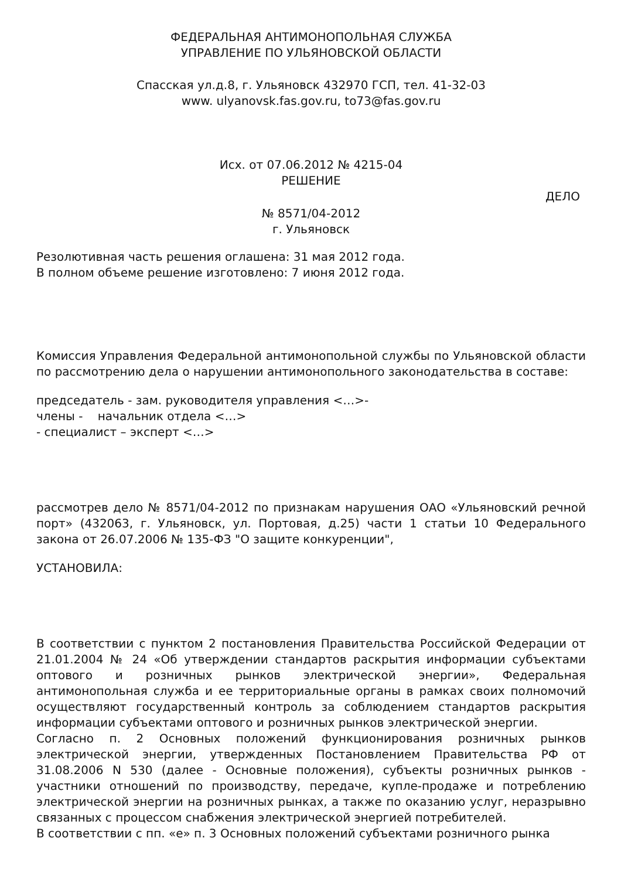ФЕДЕРАЛЬНАЯ АНТИМОНОПОЛЬНАЯ СЛУЖБА
УПРАВЛЕНИЕ ПО УЛЬЯНОВСКОЙ ОБЛАСТИ
Спасская ул.д.8, г. Ульяновск 432970 ГСП, тел. 41-32-03
www. ulyanovsk.fas.gov.ru, to73@fas.gov.ru
Исх. от 07.06.2012 № 4215-04
РЕШЕНИЕ
ДЕЛО
№ 8571/04-2012
г. Ульяновск
Резолютивная часть решения оглашена: 31 мая 2012 года.
В полном объеме решение изготовлено: 7 июня 2012 года.
Комиссия Управления Федеральной антимонопольной службы по Ульяновской области по рассмотрению дела о нарушении антимонопольного законодательства в составе:
председатель - зам. руководителя управления <…>-
члены - начальник отдела <…>
- специалист – эксперт <…>
рассмотрев дело № 8571/04-2012 по признакам нарушения ОАО «Ульяновский речной порт» (432063, г. Ульяновск, ул. Портовая, д.25) части 1 статьи 10 Федерального закона от 26.07.2006 № 135-ФЗ "О защите конкуренции",
УСТАНОВИЛА:
В соответствии с пунктом 2 постановления Правительства Российской Федерации от 21.01.2004 № 24 «Об утверждении стандартов раскрытия информации субъектами оптового и розничных рынков электрической энергии», Федеральная антимонопольная служба и ее территориальные органы в рамках своих полномочий осуществляют государственный контроль за соблюдением стандартов раскрытия информации субъектами оптового и розничных рынков электрической энергии.
Согласно п. 2 Основных положений функционирования розничных рынков электрической энергии, утвержденных Постановлением Правительства РФ от 31.08.2006 N 530 (далее - Основные положения), субъекты розничных рынков - участники отношений по производству, передаче, купле-продаже и потреблению электрической энергии на розничных рынках, а также по оказанию услуг, неразрывно связанных с процессом снабжения электрической энергией потребителей.
В соответствии с пп. «е» п. 3 Основных положений субъектами розничного рынка